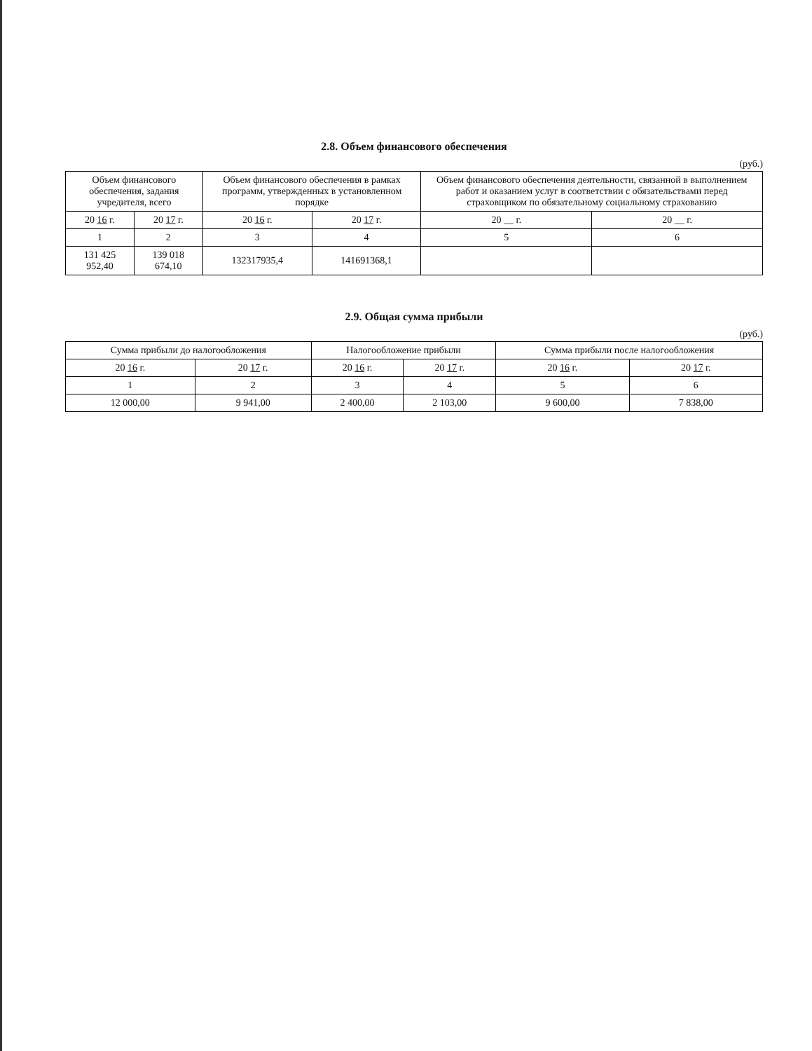2.8. Объем финансового обеспечения
(руб.)
| Объем финансового обеспечения, задания учредителя, всего | | Объем финансового обеспечения в рамках программ, утвержденных в установленном порядке | | Объем финансового обеспечения деятельности, связанной в выполнением работ и оказанием услуг в соответствии с обязательствами перед страховщиком по обязательному социальному страхованию | |
| --- | --- | --- | --- | --- | --- |
| 20 16 г. | 20 17 г. | 20 16 г. | 20 17 г. | 20 __ г. | 20 __ г. |
| 1 | 2 | 3 | 4 | 5 | 6 |
| 131 425 952,40 | 139 018 674,10 | 132317935,4 | 141691368,1 | | |
2.9. Общая сумма прибыли
(руб.)
| Сумма прибыли до налогообложения | | Налогообложение прибыли | | Сумма прибыли после налогообложения | |
| --- | --- | --- | --- | --- | --- |
| 20 16 г. | 20 17 г. | 20 16 г. | 20 17 г. | 20 16 г. | 20 17 г. |
| 1 | 2 | 3 | 4 | 5 | 6 |
| 12 000,00 | 9 941,00 | 2 400,00 | 2 103,00 | 9 600,00 | 7 838,00 |